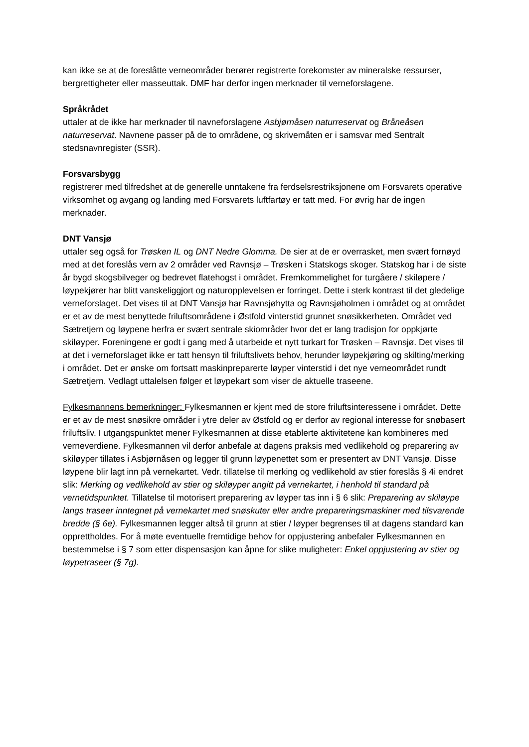kan ikke se at de foreslåtte verneområder berører registrerte forekomster av mineralske ressurser, bergrettigheter eller masseuttak. DMF har derfor ingen merknader til verneforslagene.
Språkrådet
uttaler at de ikke har merknader til navneforslagene Asbjørnåsen naturreservat og Bråneåsen naturreservat. Navnene passer på de to områdene, og skrivemåten er i samsvar med Sentralt stedsnavnregister (SSR).
Forsvarsbygg
registrerer med tilfredshet at de generelle unntakene fra ferdselsrestriksjonene om Forsvarets operative virksomhet og avgang og landing med Forsvarets luftfartøy er tatt med. For øvrig har de ingen merknader.
DNT Vansjø
uttaler seg også for Trøsken IL og DNT Nedre Glomma. De sier at de er overrasket, men svært fornøyd med at det foreslås vern av 2 områder ved Ravnsjø – Trøsken i Statskogs skoger. Statskog har i de siste år bygd skogsbilveger og bedrevet flatehogst i området. Fremkommelighet for turgåere / skiløpere / løypekjører har blitt vanskeliggjort og naturopplevelsen er forringet. Dette i sterk kontrast til det gledelige verneforslaget. Det vises til at DNT Vansjø har Ravnsjøhytta og Ravnsjøholmen i området og at området er et av de mest benyttede friluftsområdene i Østfold vinterstid grunnet snøsikkerheten. Området ved Sætretjern og løypene herfra er svært sentrale skiområder hvor det er lang tradisjon for oppkjørte skiløyper. Foreningene er godt i gang med å utarbeide et nytt turkart for Trøsken – Ravnsjø. Det vises til at det i verneforslaget ikke er tatt hensyn til friluftslivets behov, herunder løypekjøring og skilting/merking i området. Det er ønske om fortsatt maskinpreparerte løyper vinterstid i det nye verneområdet rundt Sætretjern. Vedlagt uttalelsen følger et løypekart som viser de aktuelle traseene.
Fylkesmannens bemerkninger: Fylkesmannen er kjent med de store friluftsinteressene i området. Dette er et av de mest snøsikre områder i ytre deler av Østfold og er derfor av regional interesse for snøbasert friluftsliv. I utgangspunktet mener Fylkesmannen at disse etablerte aktivitetene kan kombineres med verneverdiene. Fylkesmannen vil derfor anbefale at dagens praksis med vedlikehold og preparering av skiløyper tillates i Asbjørnåsen og legger til grunn løypenettet som er presentert av DNT Vansjø. Disse løypene blir lagt inn på vernekartet. Vedr. tillatelse til merking og vedlikehold av stier foreslås § 4i endret slik: Merking og vedlikehold av stier og skiløyper angitt på vernekartet, i henhold til standard på vernetidspunktet. Tillatelse til motorisert preparering av løyper tas inn i § 6 slik: Preparering av skiløype langs traseer inntegnet på vernekartet med snøskuter eller andre prepareringsmaskiner med tilsvarende bredde (§ 6e). Fylkesmannen legger altså til grunn at stier / løyper begrenses til at dagens standard kan opprettholdes. For å møte eventuelle fremtidige behov for oppjustering anbefaler Fylkesmannen en bestemmelse i § 7 som etter dispensasjon kan åpne for slike muligheter: Enkel oppjustering av stier og løypetraseer (§ 7g).